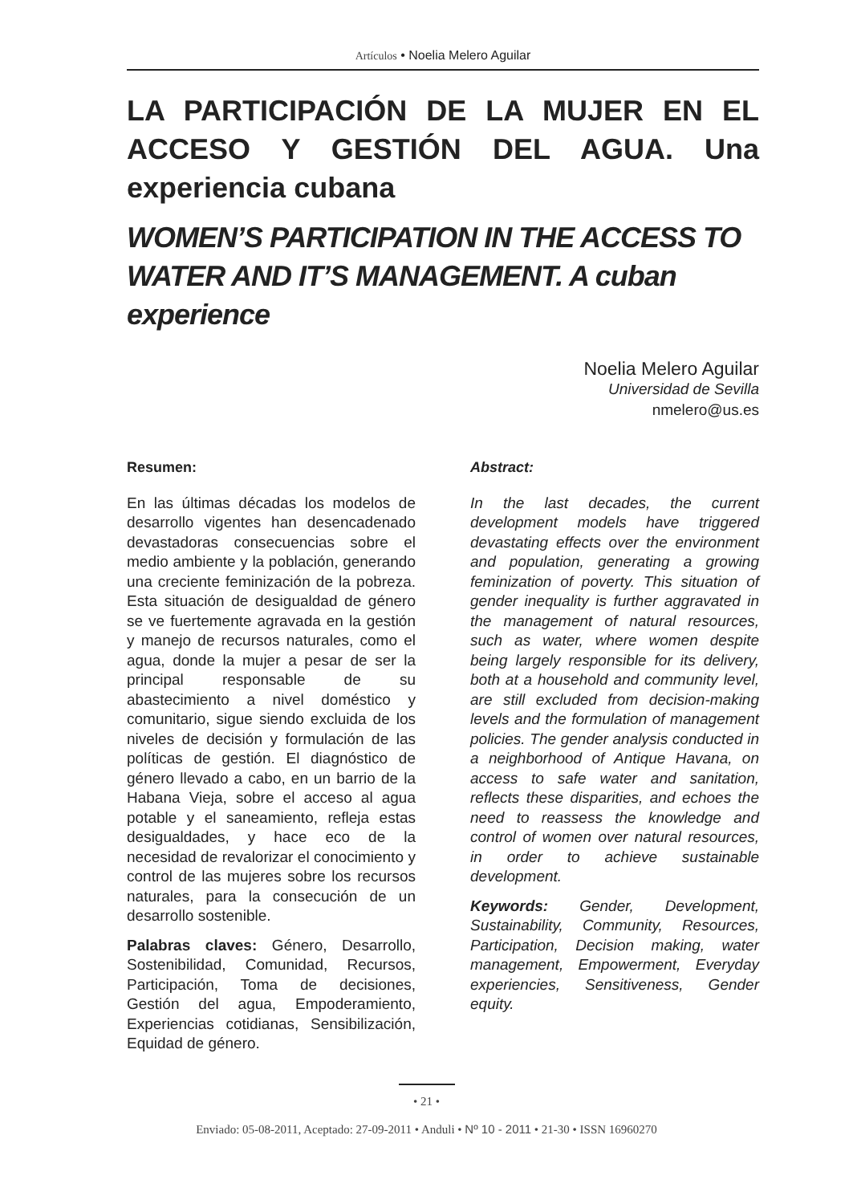Artículos • Noelia Melero Aguilar
LA PARTICIPACIÓN DE LA MUJER EN EL ACCESO Y GESTIÓN DEL AGUA. Una experiencia cubana
WOMEN’S PARTICIPATION IN THE ACCESS TO WATER AND IT’S MANAGEMENT. A cuban experience
Noelia Melero Aguilar
Universidad de Sevilla
nmelero@us.es
Resumen:
En las últimas décadas los modelos de desarrollo vigentes han desencadenado devastadoras consecuencias sobre el medio ambiente y la población, generando una creciente feminización de la pobreza. Esta situación de desigualdad de género se ve fuertemente agravada en la gestión y manejo de recursos naturales, como el agua, donde la mujer a pesar de ser la principal responsable de su abastecimiento a nivel doméstico y comunitario, sigue siendo excluida de los niveles de decisión y formulación de las políticas de gestión. El diagnóstico de género llevado a cabo, en un barrio de la Habana Vieja, sobre el acceso al agua potable y el saneamiento, refleja estas desigualdades, y hace eco de la necesidad de revalorizar el conocimiento y control de las mujeres sobre los recursos naturales, para la consecución de un desarrollo sostenible.
Palabras claves: Género, Desarrollo, Sostenibilidad, Comunidad, Recursos, Participación, Toma de decisiones, Gestión del agua, Empoderamiento, Experiencias cotidianas, Sensibilización, Equidad de género.
Abstract:
In the last decades, the current development models have triggered devastating effects over the environment and population, generating a growing feminization of poverty. This situation of gender inequality is further aggravated in the management of natural resources, such as water, where women despite being largely responsible for its delivery, both at a household and community level, are still excluded from decision-making levels and the formulation of management policies. The gender analysis conducted in a neighborhood of Antique Havana, on access to safe water and sanitation, reflects these disparities, and echoes the need to reassess the knowledge and control of women over natural resources, in order to achieve sustainable development.
Keywords: Gender, Development, Sustainability, Community, Resources, Participation, Decision making, water management, Empowerment, Everyday experiencies, Sensitiveness, Gender equity.
• 21 •
Enviado: 05-08-2011, Aceptado: 27-09-2011 • Anduli • Nº 10 - 2011 • 21-30 • ISSN 16960270